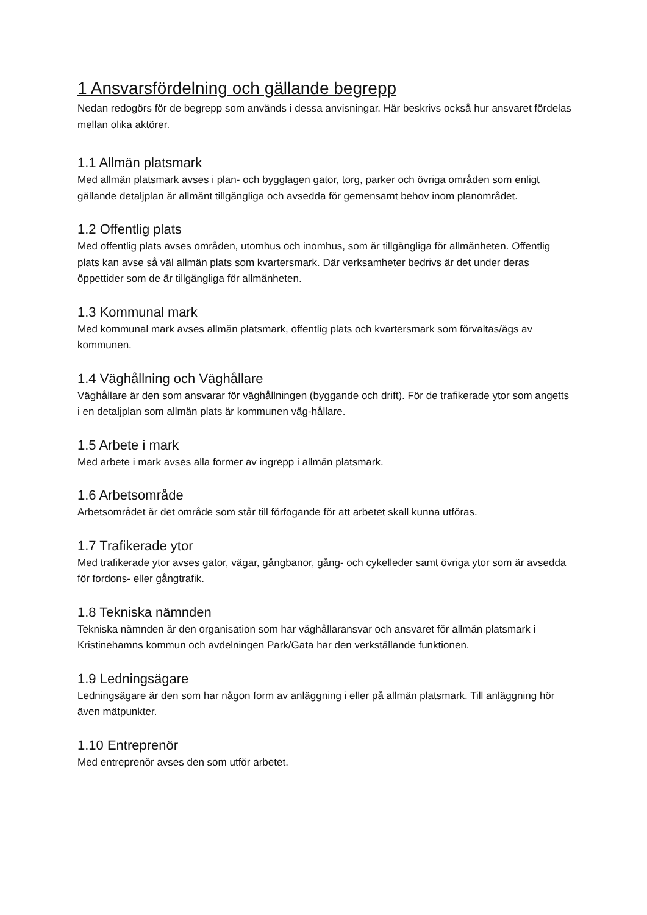1 Ansvarsfördelning och gällande begrepp
Nedan redogörs för de begrepp som används i dessa anvisningar. Här beskrivs också hur ansvaret fördelas mellan olika aktörer.
1.1 Allmän platsmark
Med allmän platsmark avses i plan- och bygglagen gator, torg, parker och övriga områden som enligt gällande detaljplan är allmänt tillgängliga och avsedda för gemensamt behov inom planområdet.
1.2 Offentlig plats
Med offentlig plats avses områden, utomhus och inomhus, som är tillgängliga för allmänheten. Offentlig plats kan avse så väl allmän plats som kvartersmark. Där verksamheter bedrivs är det under deras öppettider som de är tillgängliga för allmänheten.
1.3 Kommunal mark
Med kommunal mark avses allmän platsmark, offentlig plats och kvartersmark som förvaltas/ägs av kommunen.
1.4 Väghållning och Väghållare
Väghållare är den som ansvarar för väghållningen (byggande och drift). För de trafikerade ytor som angetts i en detaljplan som allmän plats är kommunen väg-hållare.
1.5 Arbete i mark
Med arbete i mark avses alla former av ingrepp i allmän platsmark.
1.6 Arbetsområde
Arbetsområdet är det område som står till förfogande för att arbetet skall kunna utföras.
1.7 Trafikerade ytor
Med trafikerade ytor avses gator, vägar, gångbanor, gång- och cykelleder samt övriga ytor som är avsedda för fordons- eller gångtrafik.
1.8 Tekniska nämnden
Tekniska nämnden är den organisation som har väghållaransvar och ansvaret för allmän platsmark i Kristinehamns kommun och avdelningen Park/Gata har den verkställande funktionen.
1.9 Ledningsägare
Ledningsägare är den som har någon form av anläggning i eller på allmän platsmark. Till anläggning hör även mätpunkter.
1.10 Entreprenör
Med entreprenör avses den som utför arbetet.